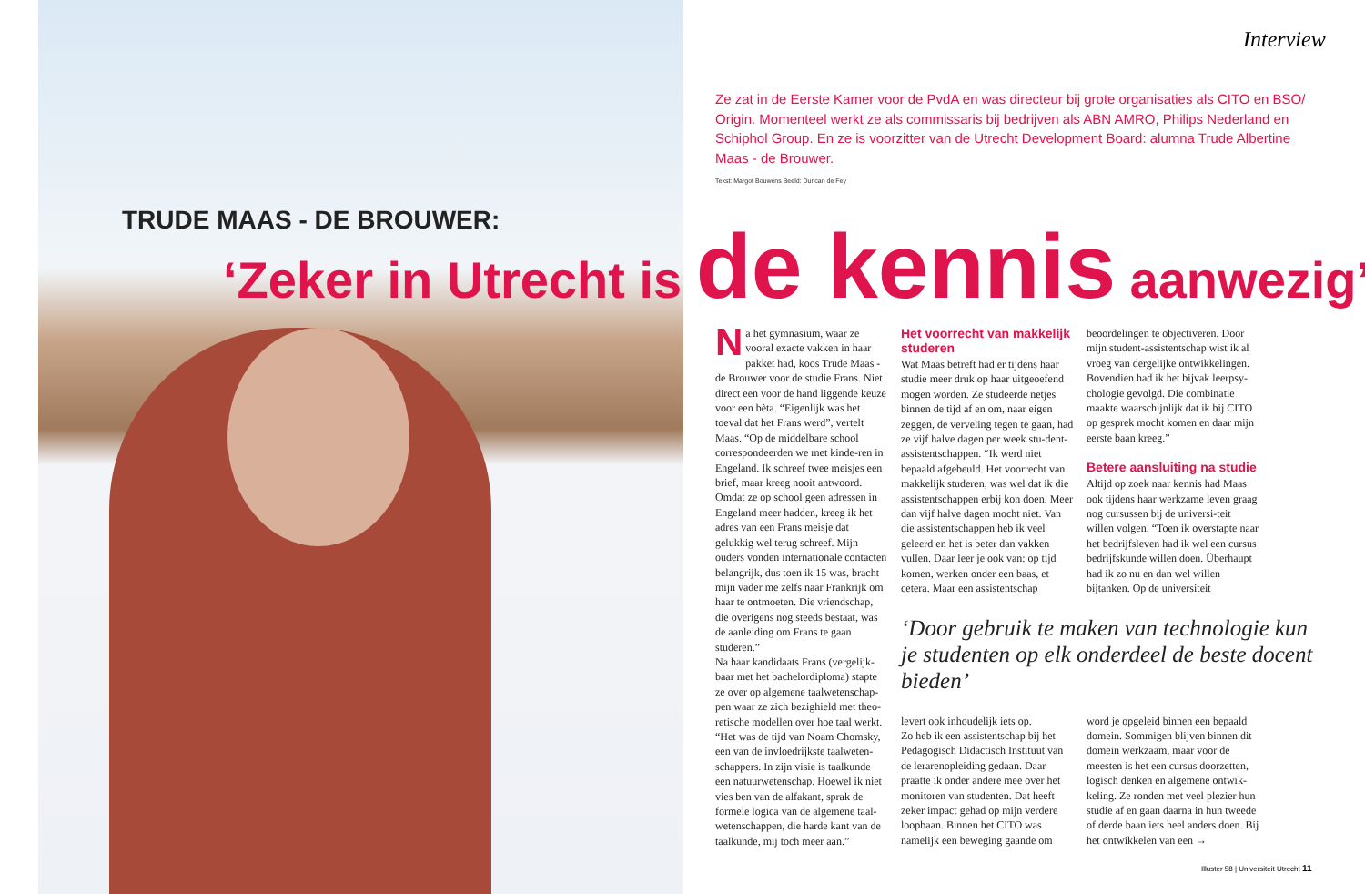Interview
Ze zat in de Eerste Kamer voor de PvdA en was directeur bij grote organisaties als CITO en BSO/ Origin. Momenteel werkt ze als commissaris bij bedrijven als ABN AMRO, Philips Nederland en Schiphol Group. En ze is voorzitter van de Utrecht Development Board: alumna Trude Albertine Maas - de Brouwer.
Tekst: Margot Bouwens Beeld: Duncan de Fey
TRUDE MAAS - DE BROUWER: ‘Zeker in Utrecht is de kennis aanwezig’
Na het gymnasium, waar ze vooral exacte vakken in haar pakket had, koos Trude Maas - de Brouwer voor de studie Frans. Niet direct een voor de hand liggende keuze voor een bèta. “Eigenlijk was het toeval dat het Frans werd”, vertelt Maas. “Op de middelbare school correspondeerden we met kinde-ren in Engeland. Ik schreef twee meisjes een brief, maar kreeg nooit antwoord. Omdat ze op school geen adressen in Engeland meer hadden, kreeg ik het adres van een Frans meisje dat gelukkig wel terug schreef. Mijn ouders vonden internationale contacten belangrijk, dus toen ik 15 was, bracht mijn vader me zelfs naar Frankrijk om haar te ontmoeten. Die vriendschap, die overigens nog steeds bestaat, was de aanleiding om Frans te gaan studeren.”
Na haar kandidaats Frans (vergelijk-baar met het bachelordiploma) stapte ze over op algemene taalwetenschap-pen waar ze zich bezighield met theo-retische modellen over hoe taal werkt. “Het was de tijd van Noam Chomsky, een van de invloedrijkste taalweten-schappers. In zijn visie is taalkunde een natuurwetenschap. Hoewel ik niet vies ben van de alfakant, sprak de formele logica van de algemene taal-wetenschappen, die harde kant van de taalkunde, mij toch meer aan.”
Het voorrecht van makkelijk studeren
Wat Maas betreft had er tijdens haar studie meer druk op haar uitgeoefend mogen worden. Ze studeerde netjes binnen de tijd af en om, naar eigen zeggen, de verveling tegen te gaan, had ze vijf halve dagen per week stu-dent-assistentschappen. “Ik werd niet bepaald afgebeuld. Het voorrecht van makkelijk studeren, was wel dat ik die assistentschappen erbij kon doen. Meer dan vijf halve dagen mocht niet. Van die assistentschappen heb ik veel geleerd en het is beter dan vakken vullen. Daar leer je ook van: op tijd komen, werken onder een baas, et cetera. Maar een assistentschap
beoordelingen te objectiveren. Door mijn student-assistentschap wist ik al vroeg van dergelijke ontwikkelingen. Bovendien had ik het bijvak leerpsy-chologie gevolgd. Die combinatie maakte waarschijnlijk dat ik bij CITO op gesprek mocht komen en daar mijn eerste baan kreeg.”
Betere aansluiting na studie
Altijd op zoek naar kennis had Maas ook tijdens haar werkzame leven graag nog cursussen bij de universi-teit willen volgen. “Toen ik overstapte naar het bedrijfsleven had ik wel een cursus bedrijfskunde willen doen. Überhaupt had ik zo nu en dan wel willen bijtanken. Op de universiteit
‘Door gebruik te maken van technologie kun je studenten op elk onderdeel de beste docent bieden’
levert ook inhoudelijk iets op.
Zo heb ik een assistentschap bij het Pedagogisch Didactisch Instituut van de lerarenopleiding gedaan. Daar praatte ik onder andere mee over het monitoren van studenten. Dat heeft zeker impact gehad op mijn verdere loopbaan. Binnen het CITO was namelijk een beweging gaande om
word je opgeleid binnen een bepaald domein. Sommigen blijven binnen dit domein werkzaam, maar voor de meesten is het een cursus doorzetten, logisch denken en algemene ontwik-keling. Ze ronden met veel plezier hun studie af en gaan daarna in hun tweede of derde baan iets heel anders doen. Bij het ontwikkelen van een →
Illuster 58 | Universiteit Utrecht 11